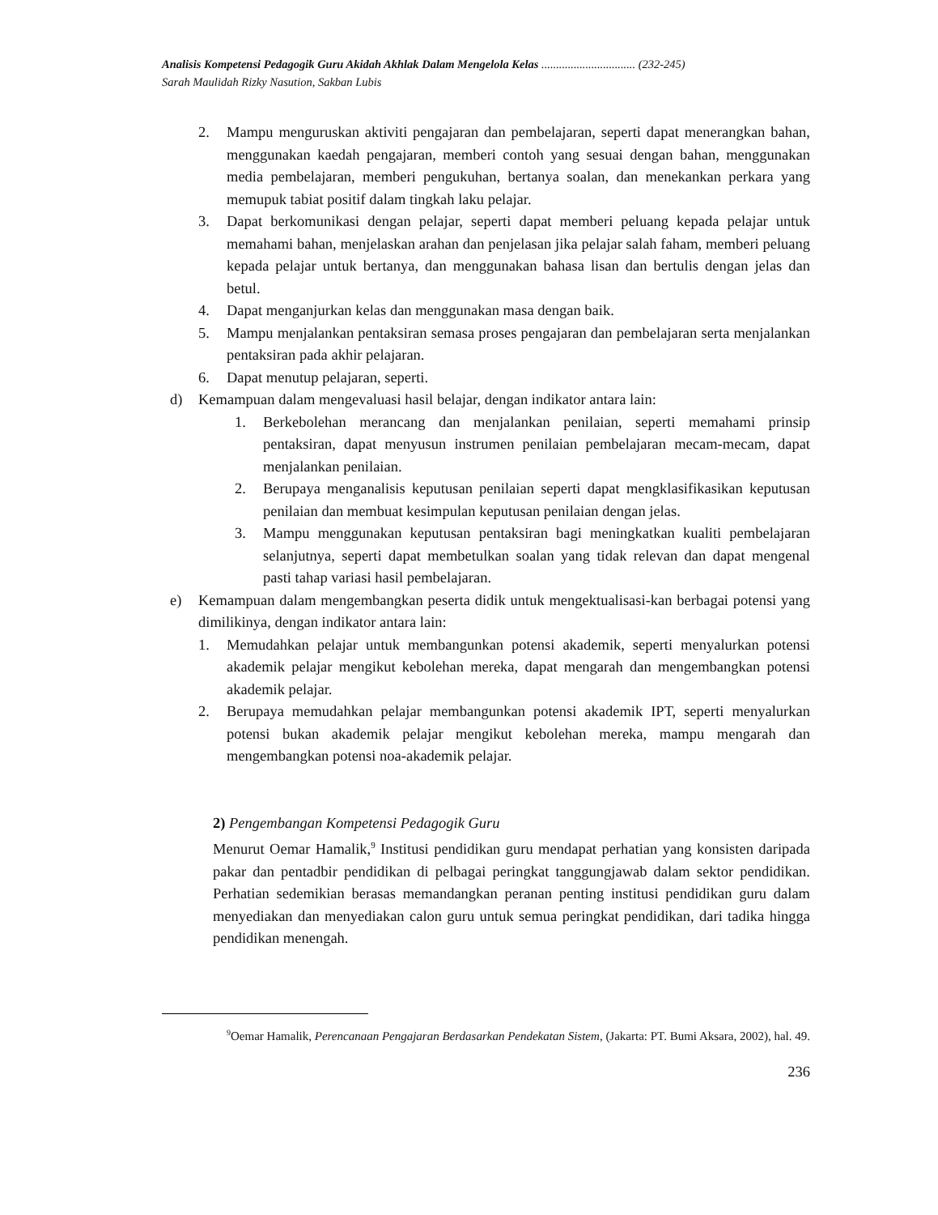Analisis Kompetensi Pedagogik Guru Akidah Akhlak Dalam Mengelola Kelas ................................ (232-245)
Sarah Maulidah Rizky Nasution, Sakban Lubis
2. Mampu menguruskan aktiviti pengajaran dan pembelajaran, seperti dapat menerangkan bahan, menggunakan kaedah pengajaran, memberi contoh yang sesuai dengan bahan, menggunakan media pembelajaran, memberi pengukuhan, bertanya soalan, dan menekankan perkara yang memupuk tabiat positif dalam tingkah laku pelajar.
3. Dapat berkomunikasi dengan pelajar, seperti dapat memberi peluang kepada pelajar untuk memahami bahan, menjelaskan arahan dan penjelasan jika pelajar salah faham, memberi peluang kepada pelajar untuk bertanya, dan menggunakan bahasa lisan dan bertulis dengan jelas dan betul.
4. Dapat menganjurkan kelas dan menggunakan masa dengan baik.
5. Mampu menjalankan pentaksiran semasa proses pengajaran dan pembelajaran serta menjalankan pentaksiran pada akhir pelajaran.
6. Dapat menutup pelajaran, seperti.
d) Kemampuan dalam mengevaluasi hasil belajar, dengan indikator antara lain:
1. Berkebolehan merancang dan menjalankan penilaian, seperti memahami prinsip pentaksiran, dapat menyusun instrumen penilaian pembelajaran mecam-mecam, dapat menjalankan penilaian.
2. Berupaya menganalisis keputusan penilaian seperti dapat mengklasifikasikan keputusan penilaian dan membuat kesimpulan keputusan penilaian dengan jelas.
3. Mampu menggunakan keputusan pentaksiran bagi meningkatkan kualiti pembelajaran selanjutnya, seperti dapat membetulkan soalan yang tidak relevan dan dapat mengenal pasti tahap variasi hasil pembelajaran.
e) Kemampuan dalam mengembangkan peserta didik untuk mengektualisasi-kan berbagai potensi yang dimilikinya, dengan indikator antara lain:
1. Memudahkan pelajar untuk membangunkan potensi akademik, seperti menyalurkan potensi akademik pelajar mengikut kebolehan mereka, dapat mengarah dan mengembangkan potensi akademik pelajar.
2. Berupaya memudahkan pelajar membangunkan potensi akademik IPT, seperti menyalurkan potensi bukan akademik pelajar mengikut kebolehan mereka, mampu mengarah dan mengembangkan potensi noa-akademik pelajar.
2) Pengembangan Kompetensi Pedagogik Guru
Menurut Oemar Hamalik,<sup>9</sup> Institusi pendidikan guru mendapat perhatian yang konsisten daripada pakar dan pentadbir pendidikan di pelbagai peringkat tanggungjawab dalam sektor pendidikan. Perhatian sedemikian berasas memandangkan peranan penting institusi pendidikan guru dalam menyediakan dan menyediakan calon guru untuk semua peringkat pendidikan, dari tadika hingga pendidikan menengah.
<sup>9</sup> Oemar Hamalik, Perencanaan Pengajaran Berdasarkan Pendekatan Sistem, (Jakarta: PT. Bumi Aksara, 2002), hal. 49.
236